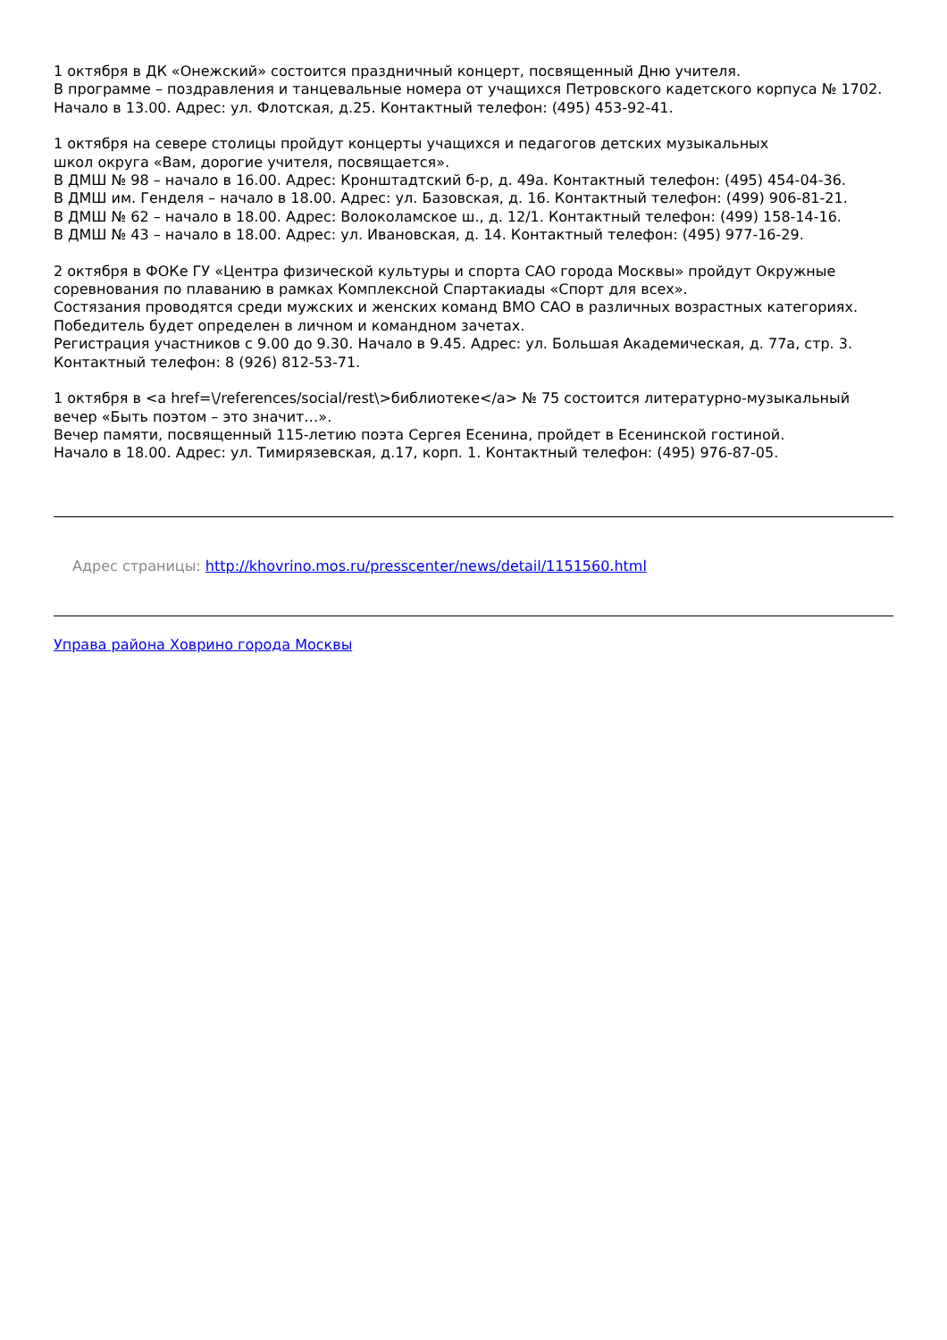1 октября в ДК «Онежский» состоится праздничный концерт, посвященный Дню учителя.
В программе – поздравления и танцевальные номера от учащихся Петровского кадетского корпуса № 1702.
Начало в 13.00. Адрес: ул. Флотская, д.25. Контактный телефон: (495) 453-92-41.
1 октября на севере столицы пройдут концерты учащихся и педагогов детских музыкальных
школ округа «Вам, дорогие учителя, посвящается».
В ДМШ № 98 – начало в 16.00. Адрес: Кронштадтский б-р, д. 49а. Контактный телефон: (495) 454-04-36.
В ДМШ им. Генделя – начало в 18.00. Адрес: ул. Базовская, д. 16. Контактный телефон: (499) 906-81-21.
В ДМШ № 62 – начало в 18.00. Адрес: Волоколамское ш., д. 12/1. Контактный телефон: (499) 158-14-16.
В ДМШ № 43 – начало в 18.00. Адрес: ул. Ивановская, д. 14. Контактный телефон: (495) 977-16-29.
2 октября в ФОКе ГУ «Центра физической культуры и спорта САО города Москвы» пройдут Окружные соревнования по плаванию в рамках Комплексной Спартакиады «Спорт для всех».
Состязания проводятся среди мужских и женских команд ВМО САО в различных возрастных категориях. Победитель будет определен в личном и командном зачетах.
Регистрация участников с 9.00 до 9.30. Начало в 9.45. Адрес: ул. Большая Академическая, д. 77а, стр. 3. Контактный телефон: 8 (926) 812-53-71.
1 октября в <a href=\/references/social/rest\>библиотеке</a> № 75 состоится литературно-музыкальный вечер «Быть поэтом – это значит…».
Вечер памяти, посвященный 115-летию поэта Сергея Есенина, пройдет в Есенинской гостиной.
Начало в 18.00. Адрес: ул. Тимирязевская, д.17, корп. 1. Контактный телефон: (495) 976-87-05.
Адрес страницы: http://khovrino.mos.ru/presscenter/news/detail/1151560.html
Управа района Ховрино города Москвы